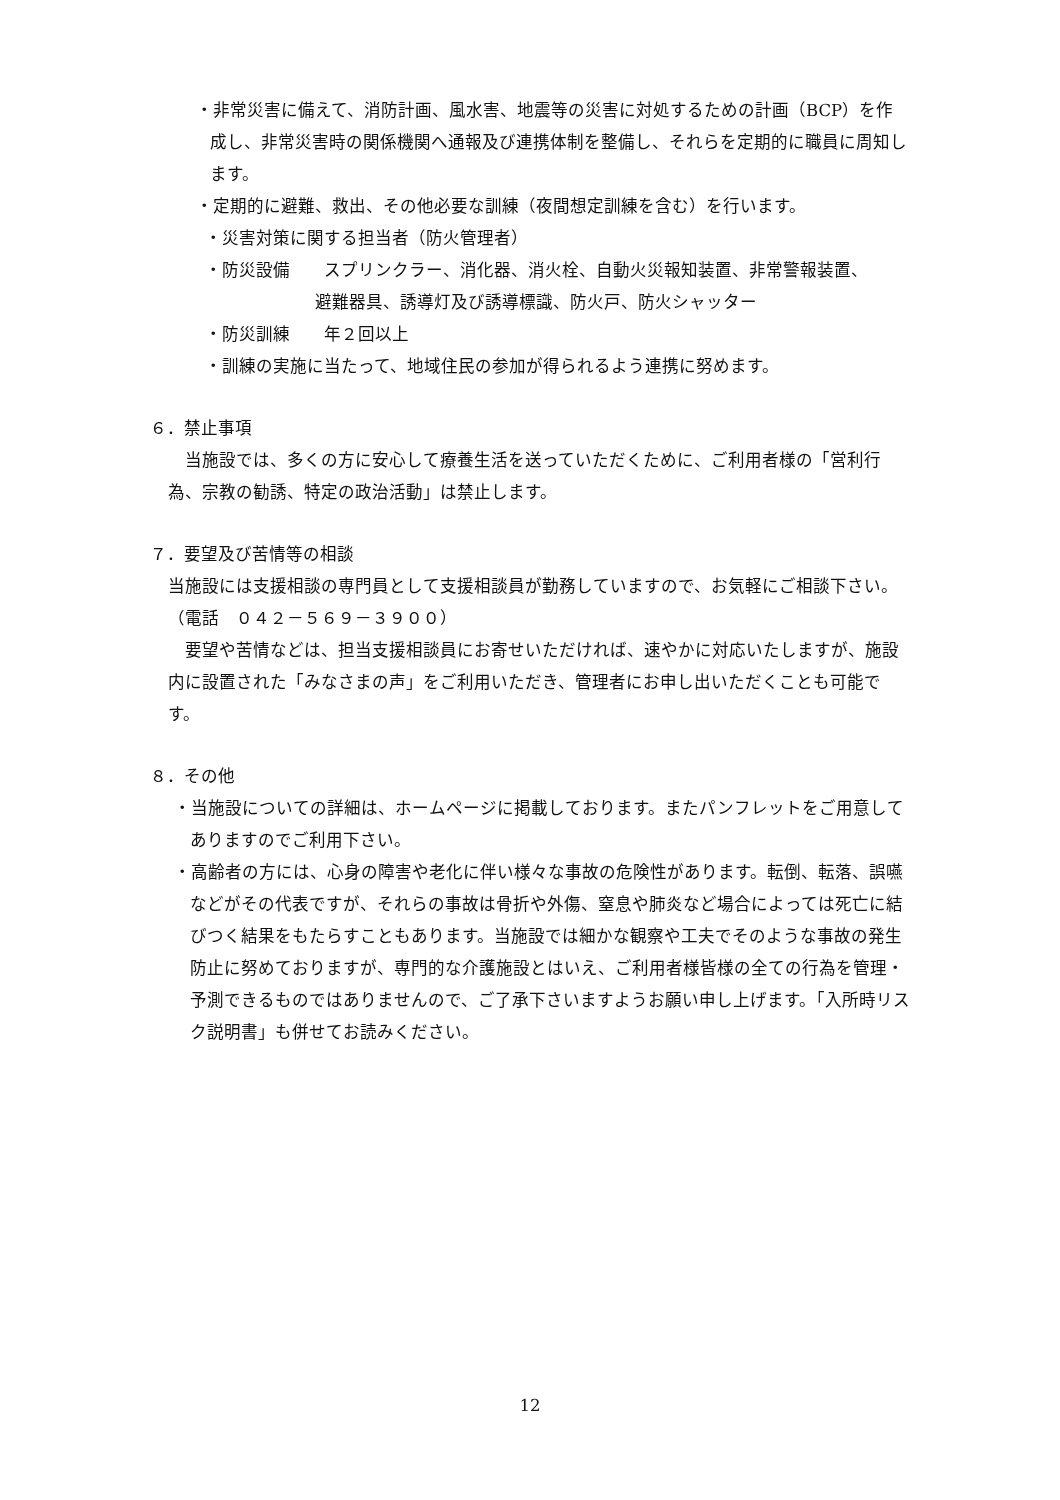・非常災害に備えて、消防計画、風水害、地震等の災害に対処するための計画（BCP）を作成し、非常災害時の関係機関へ通報及び連携体制を整備し、それらを定期的に職員に周知します。
・定期的に避難、救出、その他必要な訓練（夜間想定訓練を含む）を行います。
・災害対策に関する担当者（防火管理者）
・防災設備　　スプリンクラー、消化器、消火栓、自動火災報知装置、非常警報装置、
避難器具、誘導灯及び誘導標識、防火戸、防火シャッター
・防災訓練　　年２回以上
・訓練の実施に当たって、地域住民の参加が得られるよう連携に努めます。
６．禁止事項
　当施設では、多くの方に安心して療養生活を送っていただくために、ご利用者様の「営利行為、宗教の勧誘、特定の政治活動」は禁止します。
７．要望及び苦情等の相談
当施設には支援相談の専門員として支援相談員が勤務していますので、お気軽にご相談下さい。（電話　０４２－５６９－３９００）
　要望や苦情などは、担当支援相談員にお寄せいただければ、速やかに対応いたしますが、施設内に設置された「みなさまの声」をご利用いただき、管理者にお申し出いただくことも可能です。
８．その他
・当施設についての詳細は、ホームページに掲載しております。またパンフレットをご用意してありますのでご利用下さい。
・高齢者の方には、心身の障害や老化に伴い様々な事故の危険性があります。転倒、転落、誤嚥などがその代表ですが、それらの事故は骨折や外傷、窒息や肺炎など場合によっては死亡に結びつく結果をもたらすこともあります。当施設では細かな観察や工夫でそのような事故の発生防止に努めておりますが、専門的な介護施設とはいえ、ご利用者様皆様の全ての行為を管理・予測できるものではありませんので、ご了承下さいますようお願い申し上げます。「入所時リスク説明書」も併せてお読みください。
12